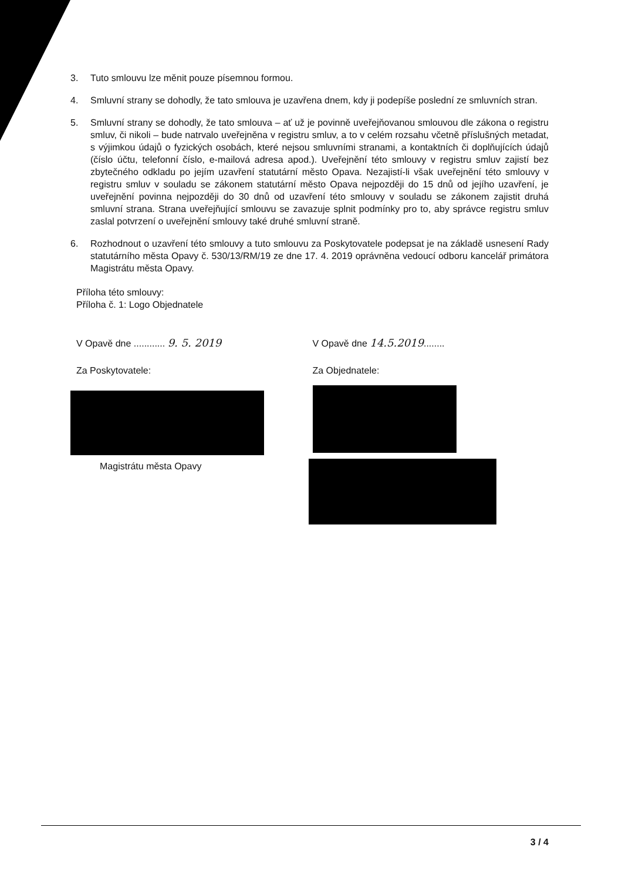3. Tuto smlouvu lze měnit pouze písemnou formou.
4. Smluvní strany se dohodly, že tato smlouva je uzavřena dnem, kdy ji podepíše poslední ze smluvních stran.
5. Smluvní strany se dohodly, že tato smlouva – ať už je povinně uveřejňovanou smlouvou dle zákona o registru smluv, či nikoli – bude natrvalo uveřejněna v registru smluv, a to v celém rozsahu včetně příslušných metadat, s výjimkou údajů o fyzických osobách, které nejsou smluvními stranami, a kontaktních či doplňujících údajů (číslo účtu, telefonní číslo, e-mailová adresa apod.). Uveřejnění této smlouvy v registru smluv zajistí bez zbytečného odkladu po jejím uzavření statutární město Opava. Nezajistí-li však uveřejnění této smlouvy v registru smluv v souladu se zákonem statutární město Opava nejpozději do 15 dnů od jejího uzavření, je uveřejnění povinna nejpozději do 30 dnů od uzavření této smlouvy v souladu se zákonem zajistit druhá smluvní strana. Strana uveřejňující smlouvu se zavazuje splnit podmínky pro to, aby správce registru smluv zaslal potvrzení o uveřejnění smlouvy také druhé smluvní straně.
6. Rozhodnout o uzavření této smlouvy a tuto smlouvu za Poskytovatele podepsat je na základě usnesení Rady statutárního města Opavy č. 530/13/RM/19 ze dne 17. 4. 2019 oprávněna vedoucí odboru kancelář primátora Magistrátu města Opavy.
Příloha této smlouvy:
Příloha č. 1: Logo Objednatele
V Opavě dne ............ 9. 5. 2019
Za Poskytovatele:
Magistrátu města Opavy
V Opavě dne 14.5.2019........
Za Objednatele:
3 / 4